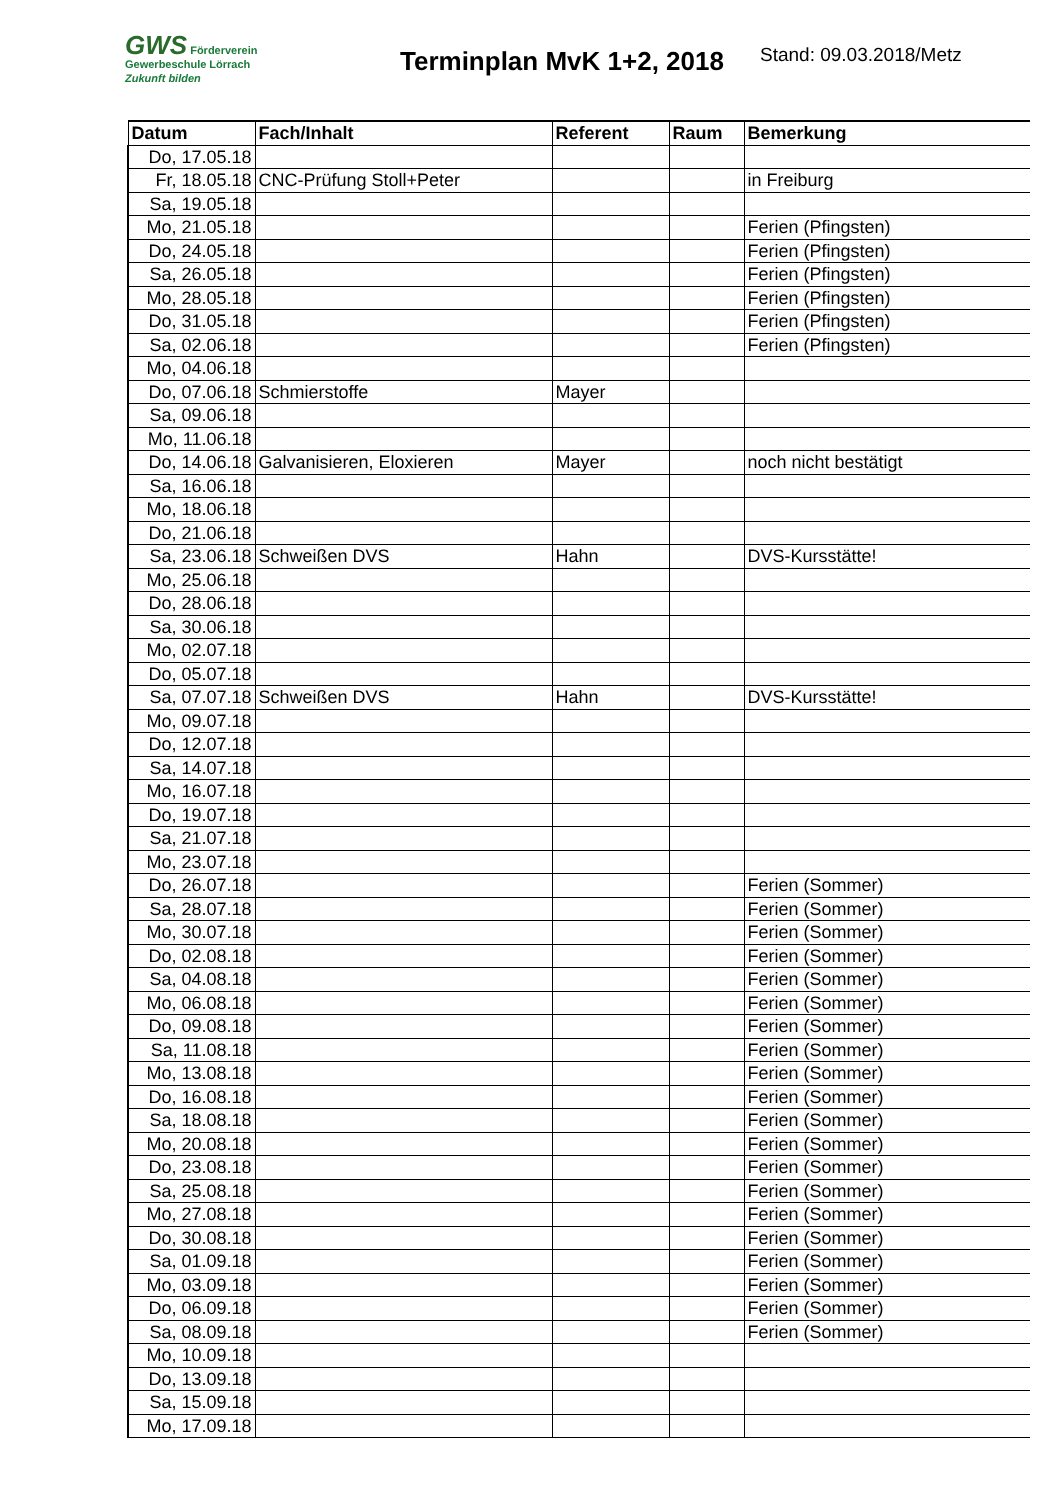GWS Förderverein
Gewerbeschule Lörrach
Zukunft bilden
Terminplan MvK 1+2, 2018
Stand: 09.03.2018/Metz
| Datum | Fach/Inhalt | Referent | Raum | Bemerkung |
| --- | --- | --- | --- | --- |
| Do, 17.05.18 | | | | |
| Fr, 18.05.18 | CNC-Prüfung Stoll+Peter | | | in Freiburg |
| Sa, 19.05.18 | | | | |
| Mo, 21.05.18 | | | | Ferien (Pfingsten) |
| Do, 24.05.18 | | | | Ferien (Pfingsten) |
| Sa, 26.05.18 | | | | Ferien (Pfingsten) |
| Mo, 28.05.18 | | | | Ferien (Pfingsten) |
| Do, 31.05.18 | | | | Ferien (Pfingsten) |
| Sa, 02.06.18 | | | | Ferien (Pfingsten) |
| Mo, 04.06.18 | | | | |
| Do, 07.06.18 | Schmierstoffe | Mayer | | |
| Sa, 09.06.18 | | | | |
| Mo, 11.06.18 | | | | |
| Do, 14.06.18 | Galvanisieren, Eloxieren | Mayer | | noch nicht bestätigt |
| Sa, 16.06.18 | | | | |
| Mo, 18.06.18 | | | | |
| Do, 21.06.18 | | | | |
| Sa, 23.06.18 | Schweißen DVS | Hahn | | DVS-Kursstätte! |
| Mo, 25.06.18 | | | | |
| Do, 28.06.18 | | | | |
| Sa, 30.06.18 | | | | |
| Mo, 02.07.18 | | | | |
| Do, 05.07.18 | | | | |
| Sa, 07.07.18 | Schweißen DVS | Hahn | | DVS-Kursstätte! |
| Mo, 09.07.18 | | | | |
| Do, 12.07.18 | | | | |
| Sa, 14.07.18 | | | | |
| Mo, 16.07.18 | | | | |
| Do, 19.07.18 | | | | |
| Sa, 21.07.18 | | | | |
| Mo, 23.07.18 | | | | |
| Do, 26.07.18 | | | | Ferien (Sommer) |
| Sa, 28.07.18 | | | | Ferien (Sommer) |
| Mo, 30.07.18 | | | | Ferien (Sommer) |
| Do, 02.08.18 | | | | Ferien (Sommer) |
| Sa, 04.08.18 | | | | Ferien (Sommer) |
| Mo, 06.08.18 | | | | Ferien (Sommer) |
| Do, 09.08.18 | | | | Ferien (Sommer) |
| Sa, 11.08.18 | | | | Ferien (Sommer) |
| Mo, 13.08.18 | | | | Ferien (Sommer) |
| Do, 16.08.18 | | | | Ferien (Sommer) |
| Sa, 18.08.18 | | | | Ferien (Sommer) |
| Mo, 20.08.18 | | | | Ferien (Sommer) |
| Do, 23.08.18 | | | | Ferien (Sommer) |
| Sa, 25.08.18 | | | | Ferien (Sommer) |
| Mo, 27.08.18 | | | | Ferien (Sommer) |
| Do, 30.08.18 | | | | Ferien (Sommer) |
| Sa, 01.09.18 | | | | Ferien (Sommer) |
| Mo, 03.09.18 | | | | Ferien (Sommer) |
| Do, 06.09.18 | | | | Ferien (Sommer) |
| Sa, 08.09.18 | | | | Ferien (Sommer) |
| Mo, 10.09.18 | | | | |
| Do, 13.09.18 | | | | |
| Sa, 15.09.18 | | | | |
| Mo, 17.09.18 | | | | |